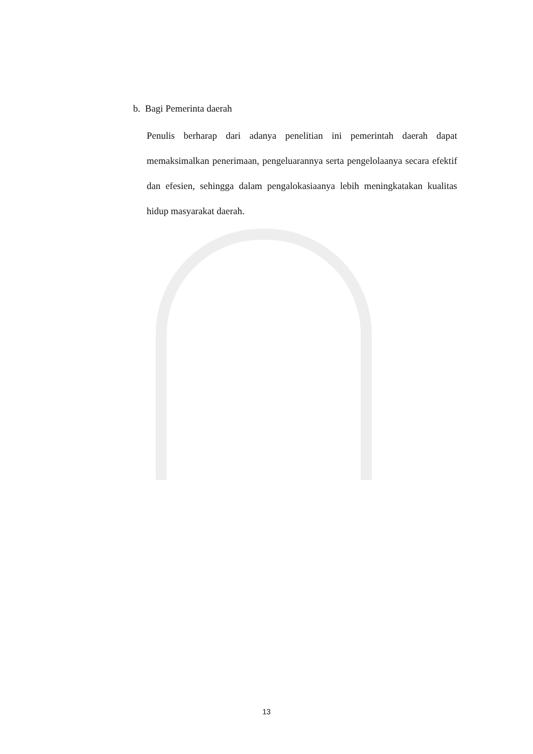b. Bagi Pemerinta daerah
Penulis berharap dari adanya penelitian ini pemerintah daerah dapat memaksimalkan penerimaan, pengeluarannya serta pengelolaanya secara efektif dan efesien, sehingga dalam pengalokasiaanya lebih meningkatakan kualitas hidup masyarakat daerah.
13